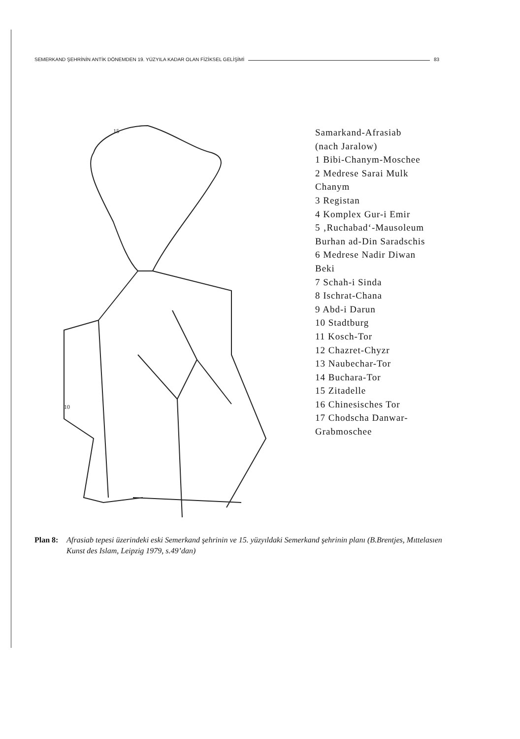SEMERKAND ŞEHRİNİN ANTİK DÖNEMDEN 19. YÜZYILA KADAR OLAN FİZİKSEL GELİŞİMİ 83
15
10
Samarkand-Afrasiab
(nach Jaralow)
1 Bibi-Chanym-Moschee
2 Medrese Sarai Mulk
Chanym
3 Registan
4 Komplex Gur-i Emir
5 ‚Ruchabad‘-Mausoleum
Burhan ad-Din Saradschis
6 Medrese Nadir Diwan
Beki
7 Schah-i Sinda
8 Ischrat-Chana
9 Abd-i Darun
10 Stadtburg
11 Kosch-Tor
12 Chazret-Chyzr
13 Naubechar-Tor
14 Buchara-Tor
15 Zitadelle
16 Chinesisches Tor
17 Chodscha Danwar-
Grabmoschee
Plan 8: Afrasiab tepesi üzerindeki eski Semerkand şehrinin ve 15. yüzyıldaki Semerkand şehrinin planı (B.Brentjes, Mıttelasıen Kunst des Islam, Leipzig 1979, s.49’dan)